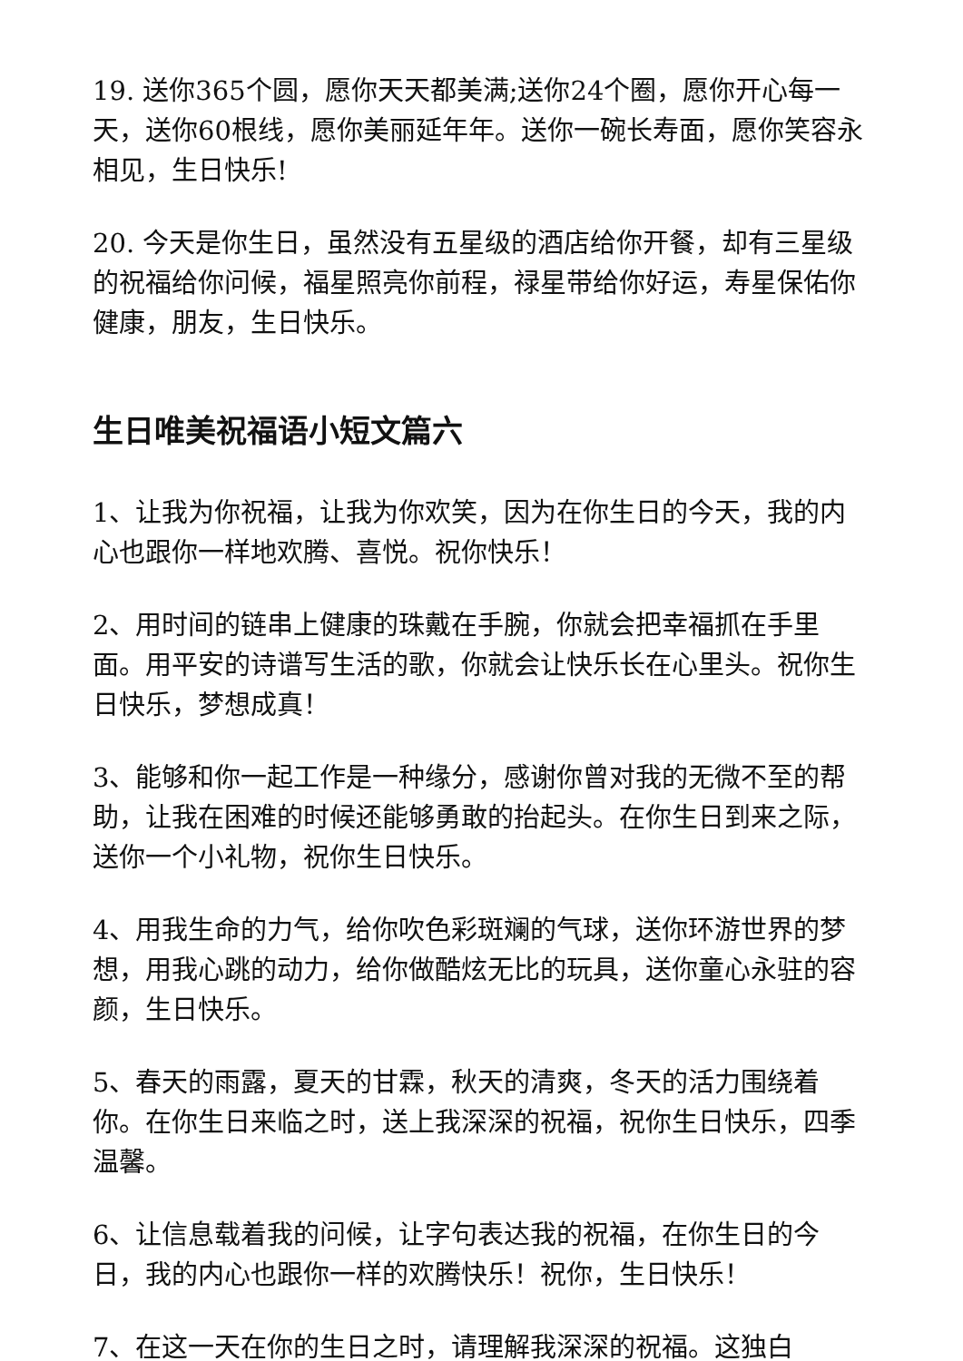19. 送你365个圆，愿你天天都美满;送你24个圈，愿你开心每一天，送你60根线，愿你美丽延年年。送你一碗长寿面，愿你笑容永相见，生日快乐!
20. 今天是你生日，虽然没有五星级的酒店给你开餐，却有三星级的祝福给你问候，福星照亮你前程，禄星带给你好运，寿星保佑你健康，朋友，生日快乐。
生日唯美祝福语小短文篇六
1、让我为你祝福，让我为你欢笑，因为在你生日的今天，我的内心也跟你一样地欢腾、喜悦。祝你快乐！
2、用时间的链串上健康的珠戴在手腕，你就会把幸福抓在手里面。用平安的诗谱写生活的歌，你就会让快乐长在心里头。祝你生日快乐，梦想成真！
3、能够和你一起工作是一种缘分，感谢你曾对我的无微不至的帮助，让我在困难的时候还能够勇敢的抬起头。在你生日到来之际，送你一个小礼物，祝你生日快乐。
4、用我生命的力气，给你吹色彩斑斓的气球，送你环游世界的梦想，用我心跳的动力，给你做酷炫无比的玩具，送你童心永驻的容颜，生日快乐。
5、春天的雨露，夏天的甘霖，秋天的清爽，冬天的活力围绕着你。在你生日来临之时，送上我深深的祝福，祝你生日快乐，四季温馨。
6、让信息载着我的问候，让字句表达我的祝福，在你生日的今日，我的内心也跟你一样的欢腾快乐！祝你，生日快乐！
7、在这一天在你的生日之时，请理解我深深的祝福。这独白